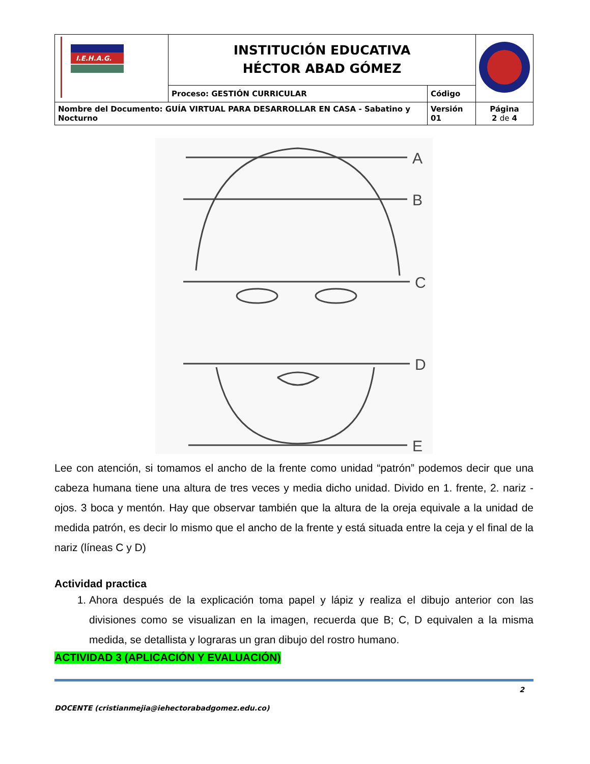| I.E.H.A.G. | INSTITUCIÓN EDUCATIVA HÉCTOR ABAD GÓMEZ | | |
| | Proceso: GESTIÓN CURRICULAR | Código | |
| Nombre del Documento: GUÍA VIRTUAL PARA DESARROLLAR EN CASA - Sabatino y Nocturno | | Versión 01 | Página 2 de 4 |
A
B
C
D
E
Lee con atención, si tomamos el ancho de la frente como unidad “patrón” podemos decir que una cabeza humana tiene una altura de tres veces y media dicho unidad. Divido en 1. frente, 2. nariz -ojos. 3 boca y mentón. Hay que observar también que la altura de la oreja equivale a la unidad de medida patrón, es decir lo mismo que el ancho de la frente y está situada entre la ceja y el final de la nariz (líneas C y D)
Actividad practica
1. Ahora después de la explicación toma papel y lápiz y realiza el dibujo anterior con las divisiones como se visualizan en la imagen, recuerda que B; C, D equivalen a la misma medida, se detallista y lograras un gran dibujo del rostro humano.
ACTIVIDAD 3 (APLICACIÓN Y EVALUACIÓN)
2
DOCENTE (cristianmejia@iehectorabadgomez.edu.co)